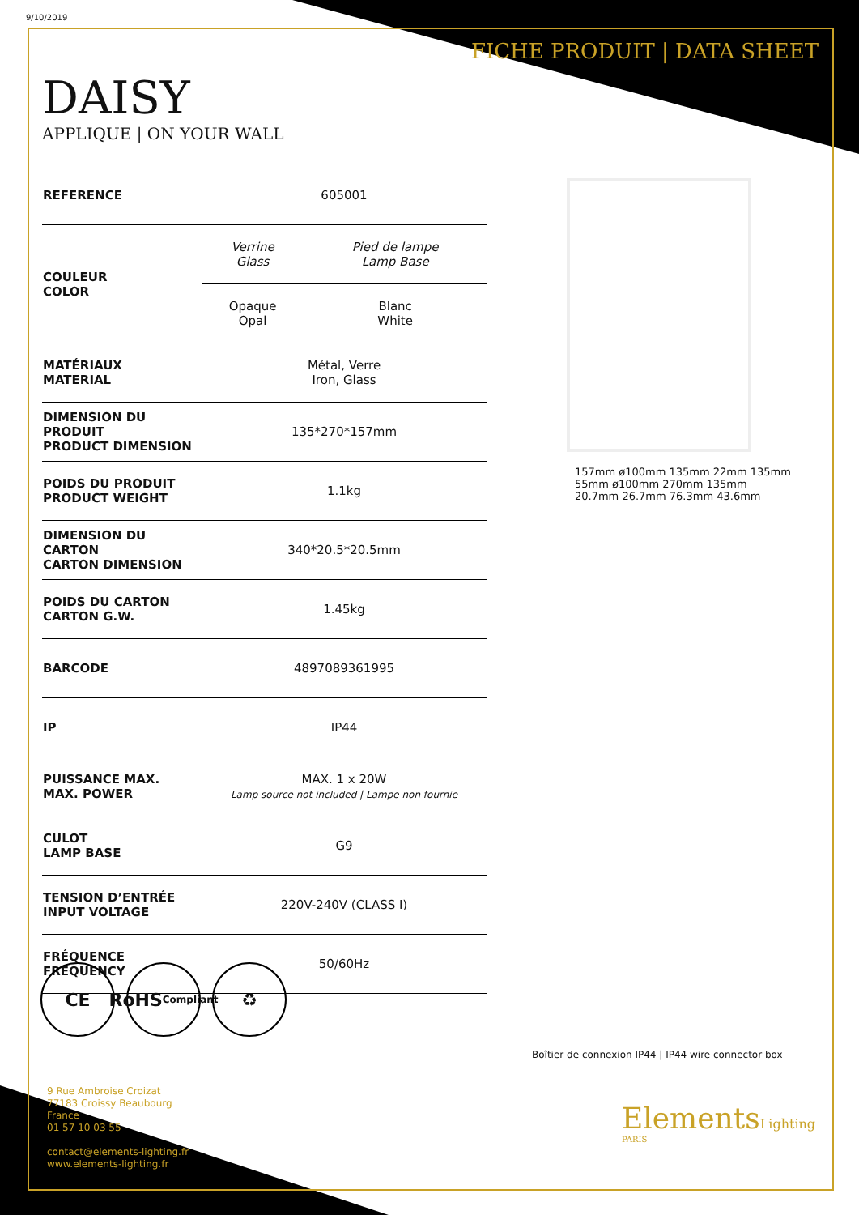9/10/2019
FICHE PRODUIT | DATA SHEET
DAISY
APPLIQUE | ON YOUR WALL
| REFERENCE | 605001 | |
| COULEUR COLOR | Verrine Glass | Pied de lampe Lamp Base |
| | Opaque Opal | Blanc White |
| MATÉRIAUX MATERIAL | Métal, Verre Iron, Glass | |
| DIMENSION DU PRODUIT PRODUCT DIMENSION | 135*270*157mm | |
| POIDS DU PRODUIT PRODUCT WEIGHT | 1.1kg | |
| DIMENSION DU CARTON CARTON DIMENSION | 340*20.5*20.5mm | |
| POIDS DU CARTON CARTON G.W. | 1.45kg | |
| BARCODE | 4897089361995 | |
| IP | IP44 | |
| PUISSANCE MAX. MAX. POWER | MAX. 1 x 20W Lamp source not included / Lampe non fournie | |
| CULOT LAMP BASE | G9 | |
| TENSION D’ENTRÉE INPUT VOLTAGE | 220V-240V (CLASS I) | |
| FRÉQUENCE FREQUENCY | 50/60Hz | |
157mm ø100mm 135mm 22mm 135mm
55mm ø100mm 270mm 135mm
20.7mm 26.7mm 76.3mm 43.6mm
CE RoHS
Compliant
♻
Boîtier de connexion IP44 | IP44 wire connector box
9 Rue Ambroise Croizat
77183 Croissy Beaubourg
France
01 57 10 03 55
contact@elements-lighting.fr
www.elements-lighting.fr
ElementsLighting
PARIS